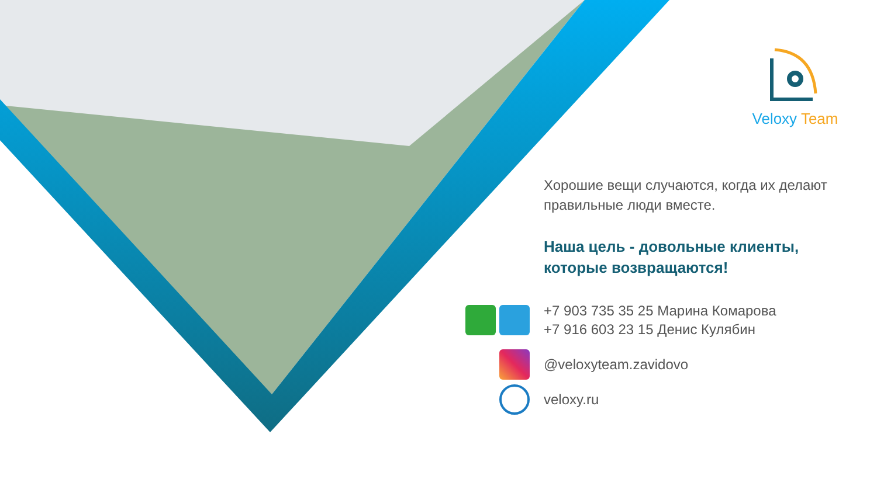Veloxy Team
Хорошие вещи случаются, когда их делают правильные люди вместе.
Наша цель - довольные клиенты, которые возвращаются!
+7 903 735 35 25 Марина Комарова
+7 916 603 23 15 Денис Кулябин
@veloxyteam.zavidovo
veloxy.ru